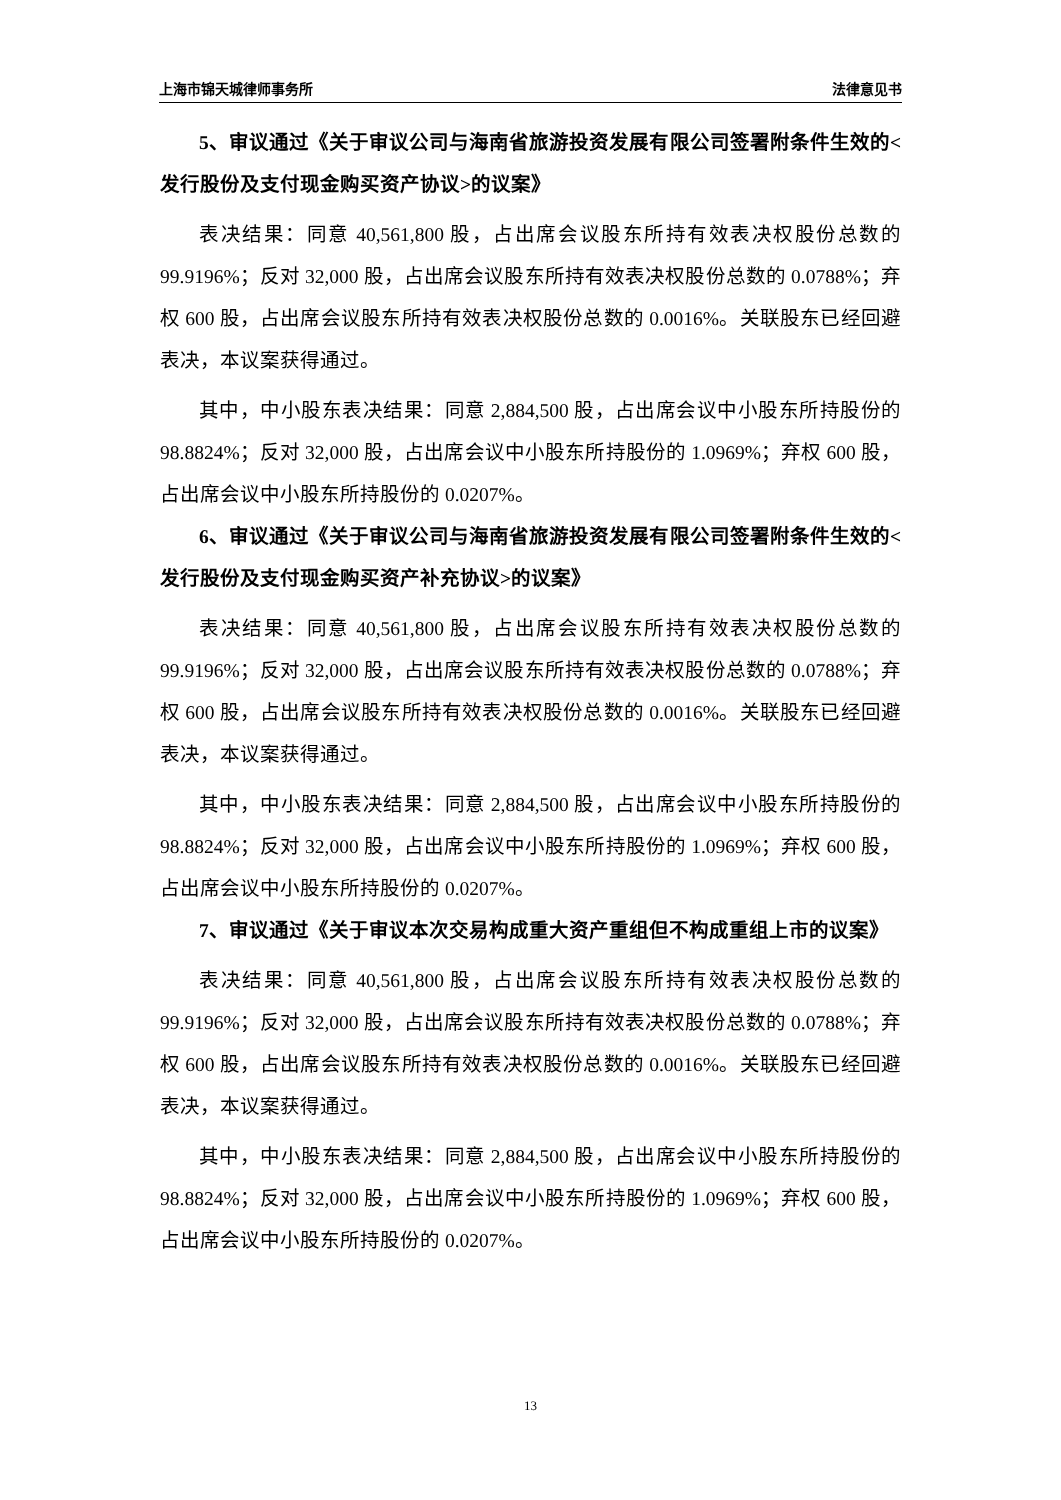上海市锦天城律师事务所 法律意见书
5、审议通过《关于审议公司与海南省旅游投资发展有限公司签署附条件生效的<发行股份及支付现金购买资产协议>的议案》
表决结果：同意 40,561,800 股，占出席会议股东所持有效表决权股份总数的 99.9196%；反对 32,000 股，占出席会议股东所持有效表决权股份总数的 0.0788%；弃权 600 股，占出席会议股东所持有效表决权股份总数的 0.0016%。关联股东已经回避表决，本议案获得通过。
其中，中小股东表决结果：同意 2,884,500 股，占出席会议中小股东所持股份的 98.8824%；反对 32,000 股，占出席会议中小股东所持股份的 1.0969%；弃权 600 股，占出席会议中小股东所持股份的 0.0207%。
6、审议通过《关于审议公司与海南省旅游投资发展有限公司签署附条件生效的<发行股份及支付现金购买资产补充协议>的议案》
表决结果：同意 40,561,800 股，占出席会议股东所持有效表决权股份总数的 99.9196%；反对 32,000 股，占出席会议股东所持有效表决权股份总数的 0.0788%；弃权 600 股，占出席会议股东所持有效表决权股份总数的 0.0016%。关联股东已经回避表决，本议案获得通过。
其中，中小股东表决结果：同意 2,884,500 股，占出席会议中小股东所持股份的 98.8824%；反对 32,000 股，占出席会议中小股东所持股份的 1.0969%；弃权 600 股，占出席会议中小股东所持股份的 0.0207%。
7、审议通过《关于审议本次交易构成重大资产重组但不构成重组上市的议案》
表决结果：同意 40,561,800 股，占出席会议股东所持有效表决权股份总数的 99.9196%；反对 32,000 股，占出席会议股东所持有效表决权股份总数的 0.0788%；弃权 600 股，占出席会议股东所持有效表决权股份总数的 0.0016%。关联股东已经回避表决，本议案获得通过。
其中，中小股东表决结果：同意 2,884,500 股，占出席会议中小股东所持股份的 98.8824%；反对 32,000 股，占出席会议中小股东所持股份的 1.0969%；弃权 600 股，占出席会议中小股东所持股份的 0.0207%。
13